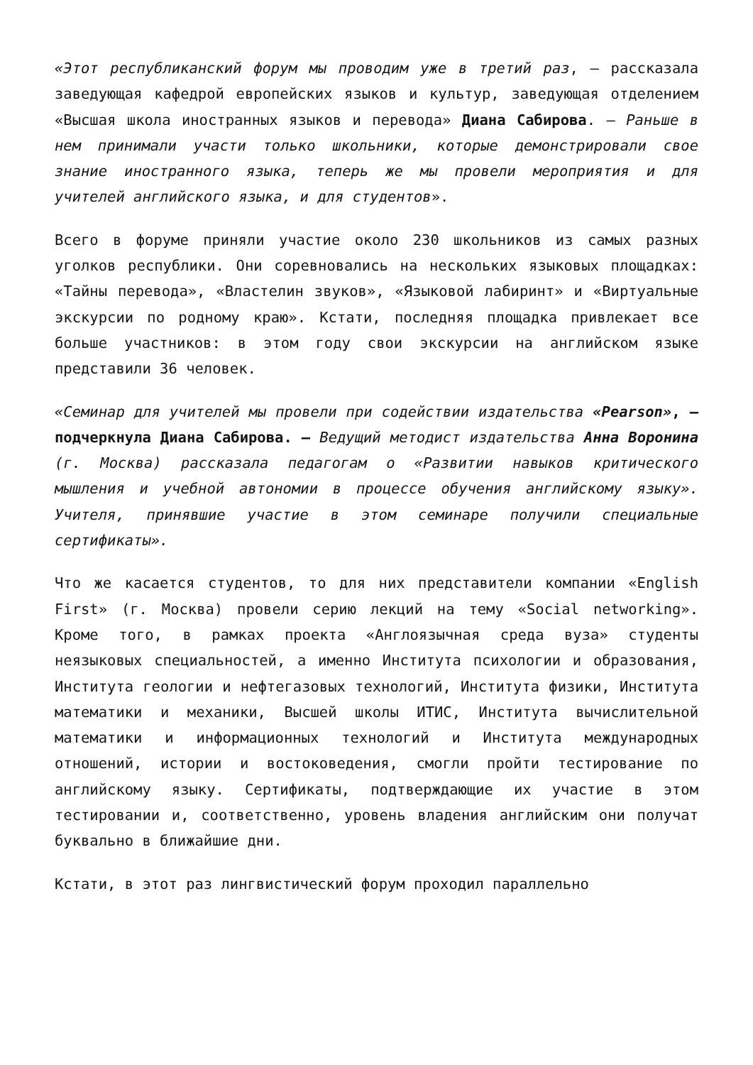«Этот республиканский форум мы проводим уже в третий раз, – рассказала заведующая кафедрой европейских языков и культур, заведующая отделением «Высшая школа иностранных языков и перевода» Диана Сабирова. – Раньше в нем принимали участи только школьники, которые демонстрировали свое знание иностранного языка, теперь же мы провели мероприятия и для учителей английского языка, и для студентов».
Всего в форуме приняли участие около 230 школьников из самых разных уголков республики. Они соревновались на нескольких языковых площадках: «Тайны перевода», «Властелин звуков», «Языковой лабиринт» и «Виртуальные экскурсии по родному краю». Кстати, последняя площадка привлекает все больше участников: в этом году свои экскурсии на английском языке представили 36 человек.
«Семинар для учителей мы провели при содействии издательства «Pearson», – подчеркнула Диана Сабирова. – Ведущий методист издательства Анна Воронина (г. Москва) рассказала педагогам о «Развитии навыков критического мышления и учебной автономии в процессе обучения английскому языку». Учителя, принявшие участие в этом семинаре получили специальные сертификаты».
Что же касается студентов, то для них представители компании «English First» (г. Москва) провели серию лекций на тему «Social networking». Кроме того, в рамках проекта «Англоязычная среда вуза» студенты неязыковых специальностей, а именно Института психологии и образования, Института геологии и нефтегазовых технологий, Института физики, Института математики и механики, Высшей школы ИТИС, Института вычислительной математики и информационных технологий и Института международных отношений, истории и востоковедения, смогли пройти тестирование по английскому языку. Сертификаты, подтверждающие их участие в этом тестировании и, соответственно, уровень владения английским они получат буквально в ближайшие дни.
Кстати, в этот раз лингвистический форум проходил параллельно